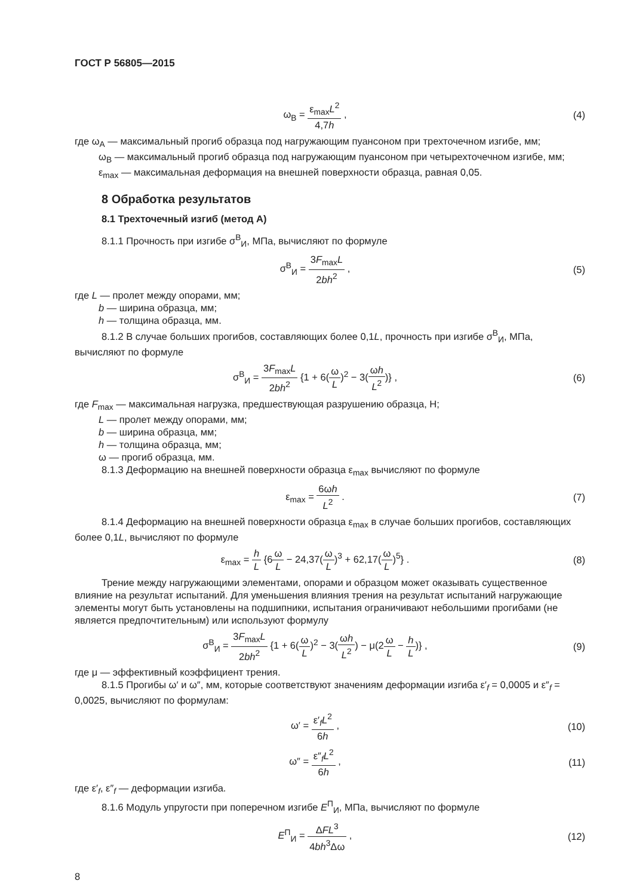ГОСТ Р 56805—2015
ω<sub>B</sub> = ε<sub>max</sub>L<sup>2</sup> 4,7h , (4)
где ω<sub>A</sub> — максимальный прогиб образца под нагружающим пуансоном при трехточечном изгибе, мм;
ω<sub>B</sub> — максимальный прогиб образца под нагружающим пуансоном при четырехточечном изгибе, мм;
ε<sub>max</sub> — максимальная деформация на внешней поверхности образца, равная 0,05.
8 Обработка результатов
8.1 Трехточечный изгиб (метод А)
8.1.1 Прочность при изгибе σ<sup>B</sup><sub>И</sub>, МПа, вычисляют по формуле
σ<sup>B</sup><sub>И</sub> = 3F<sub>max</sub>L 2bh<sup>2</sup> , (5)
где L — пролет между опорами, мм;
b — ширина образца, мм;
h — толщина образца, мм.
8.1.2 В случае больших прогибов, составляющих более 0,1L, прочность при изгибе σ<sup>B</sup><sub>И</sub>, МПа, вычисляют по формуле
σ<sup>B</sup><sub>И</sub> = 3F<sub>max</sub>L 2bh<sup>2</sup> {1 + 6(ω L)<sup>2</sup> − 3(ωh L<sup>2</sup>)} ,
(6)
где F<sub>max</sub> — максимальная нагрузка, предшествующая разрушению образца, Н;
L — пролет между опорами, мм;
b — ширина образца, мм;
h — толщина образца, мм;
ω — прогиб образца, мм.
8.1.3 Деформацию на внешней поверхности образца ε<sub>max</sub> вычисляют по формуле
ε<sub>max</sub> = 6ωh L<sup>2</sup> . (7)
8.1.4 Деформацию на внешней поверхности образца ε<sub>max</sub> в случае больших прогибов, составляющих более 0,1L, вычисляют по формуле
ε<sub>max</sub> = h L {6ω L − 24,37(ω L)<sup>3</sup> + 62,17(ω L)<sup>5</sup>} .
(8)
Трение между нагружающими элементами, опорами и образцом может оказывать существенное влияние на результат испытаний. Для уменьшения влияния трения на результат испытаний нагружающие элементы могут быть установлены на подшипники, испытания ограничивают небольшими прогибами (не является предпочтительным) или используют формулу
σ<sup>B</sup><sub>И</sub> = 3F<sub>max</sub>L 2bh<sup>2</sup> {1 + 6(ω L)<sup>2</sup> − 3(ωh L<sup>2</sup>) − μ(2ω L − h L)} ,
(9)
где μ — эффективный коэффициент трения.
8.1.5 Прогибы ω′ и ω″, мм, которые соответствуют значениям деформации изгиба ε′<sub>f</sub> = 0,0005 и ε″<sub>f</sub> = 0,0025, вычисляют по формулам:
ω′ = ε′<sub>f</sub>L<sup>2</sup> 6h , (10)
ω″ = ε″<sub>f</sub>L<sup>2</sup> 6h , (11)
где ε′<sub>f</sub>, ε″<sub>f</sub> — деформации изгиба.
8.1.6 Модуль упругости при поперечном изгибе E<sup>П</sup><sub>И</sub>, МПа, вычисляют по формуле
E<sup>П</sup><sub>И</sub> = ΔFL<sup>3</sup> 4bh<sup>3</sup>Δω , (12)
8